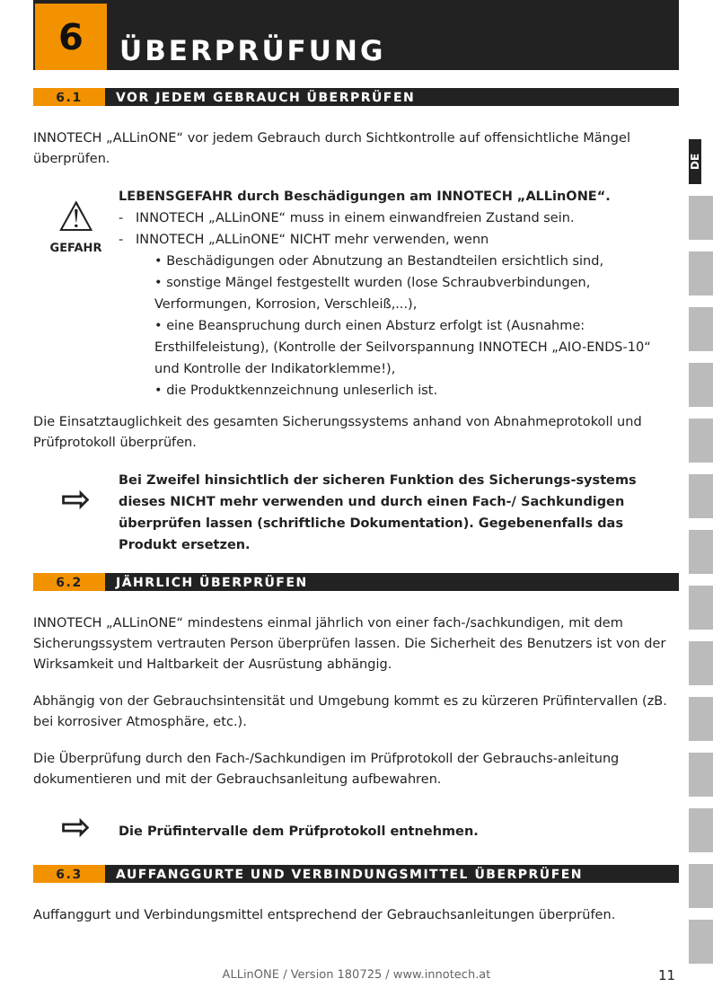DE
6
ÜBERPRÜFUNG
6.1 VOR JEDEM GEBRAUCH ÜBERPRÜFEN
INNOTECH „ALLinONE“ vor jedem Gebrauch durch Sichtkontrolle auf offensichtliche Mängel überprüfen.
⚠
GEFAHR
LEBENSGEFAHR durch Beschädigungen am INNOTECH „ALLinONE“.
- INNOTECH „ALLinONE“ muss in einem einwandfreien Zustand sein.
- INNOTECH „ALLinONE“ NICHT mehr verwenden, wenn
• Beschädigungen oder Abnutzung an Bestandteilen ersichtlich sind,
• sonstige Mängel festgestellt wurden (lose Schraubverbindungen, Verformungen, Korrosion, Verschleiß,...),
• eine Beanspruchung durch einen Absturz erfolgt ist (Ausnahme: Ersthilfeleistung), (Kontrolle der Seilvorspannung INNOTECH „AIO-ENDS-10“ und Kontrolle der Indikatorklemme!),
• die Produktkennzeichnung unleserlich ist.
Die Einsatztauglichkeit des gesamten Sicherungssystems anhand von Abnahmeprotokoll und Prüfprotokoll überprüfen.
⇨
Bei Zweifel hinsichtlich der sicheren Funktion des Sicherungs-systems dieses NICHT mehr verwenden und durch einen Fach-/ Sachkundigen überprüfen lassen (schriftliche Dokumentation). Gegebenenfalls das Produkt ersetzen.
6.2 JÄHRLICH ÜBERPRÜFEN
INNOTECH „ALLinONE“ mindestens einmal jährlich von einer fach-/sachkundigen, mit dem Sicherungssystem vertrauten Person überprüfen lassen. Die Sicherheit des Benutzers ist von der Wirksamkeit und Haltbarkeit der Ausrüstung abhängig.
Abhängig von der Gebrauchsintensität und Umgebung kommt es zu kürzeren Prüfintervallen (zB. bei korrosiver Atmosphäre, etc.).
Die Überprüfung durch den Fach-/Sachkundigen im Prüfprotokoll der Gebrauchs-anleitung dokumentieren und mit der Gebrauchsanleitung aufbewahren.
⇨
Die Prüfintervalle dem Prüfprotokoll entnehmen.
6.3 AUFFANGGURTE UND VERBINDUNGSMITTEL ÜBERPRÜFEN
Auffanggurt und Verbindungsmittel entsprechend der Gebrauchsanleitungen überprüfen.
ALLinONE / Version 180725 / www.innotech.at 11